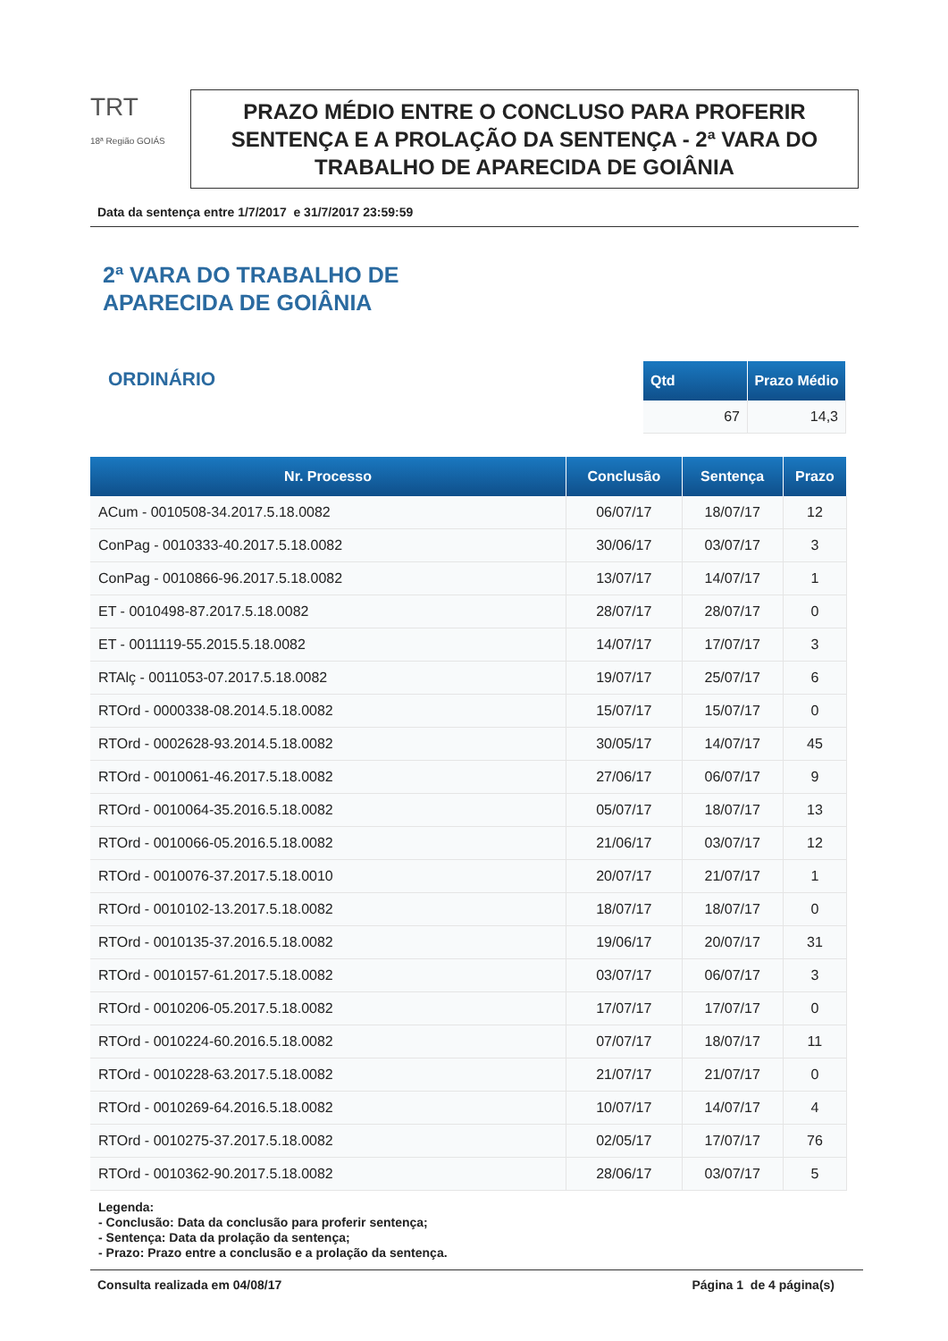TRT
18ª Região GOIÁS
PRAZO MÉDIO ENTRE O CONCLUSO PARA PROFERIR SENTENÇA E A PROLAÇÃO DA SENTENÇA - 2ª VARA DO TRABALHO DE APARECIDA DE GOIÂNIA
Data da sentença entre 1/7/2017 e 31/7/2017 23:59:59
2ª VARA DO TRABALHO DE
APARECIDA DE GOIÂNIA
ORDINÁRIO
| Qtd | Prazo Médio |
| --- | --- |
| 67 | 14,3 |
| Nr. Processo | Conclusão | Sentença | Prazo |
| --- | --- | --- | --- |
| ACum - 0010508-34.2017.5.18.0082 | 06/07/17 | 18/07/17 | 12 |
| ConPag - 0010333-40.2017.5.18.0082 | 30/06/17 | 03/07/17 | 3 |
| ConPag - 0010866-96.2017.5.18.0082 | 13/07/17 | 14/07/17 | 1 |
| ET - 0010498-87.2017.5.18.0082 | 28/07/17 | 28/07/17 | 0 |
| ET - 0011119-55.2015.5.18.0082 | 14/07/17 | 17/07/17 | 3 |
| RTAlç - 0011053-07.2017.5.18.0082 | 19/07/17 | 25/07/17 | 6 |
| RTOrd - 0000338-08.2014.5.18.0082 | 15/07/17 | 15/07/17 | 0 |
| RTOrd - 0002628-93.2014.5.18.0082 | 30/05/17 | 14/07/17 | 45 |
| RTOrd - 0010061-46.2017.5.18.0082 | 27/06/17 | 06/07/17 | 9 |
| RTOrd - 0010064-35.2016.5.18.0082 | 05/07/17 | 18/07/17 | 13 |
| RTOrd - 0010066-05.2016.5.18.0082 | 21/06/17 | 03/07/17 | 12 |
| RTOrd - 0010076-37.2017.5.18.0010 | 20/07/17 | 21/07/17 | 1 |
| RTOrd - 0010102-13.2017.5.18.0082 | 18/07/17 | 18/07/17 | 0 |
| RTOrd - 0010135-37.2016.5.18.0082 | 19/06/17 | 20/07/17 | 31 |
| RTOrd - 0010157-61.2017.5.18.0082 | 03/07/17 | 06/07/17 | 3 |
| RTOrd - 0010206-05.2017.5.18.0082 | 17/07/17 | 17/07/17 | 0 |
| RTOrd - 0010224-60.2016.5.18.0082 | 07/07/17 | 18/07/17 | 11 |
| RTOrd - 0010228-63.2017.5.18.0082 | 21/07/17 | 21/07/17 | 0 |
| RTOrd - 0010269-64.2016.5.18.0082 | 10/07/17 | 14/07/17 | 4 |
| RTOrd - 0010275-37.2017.5.18.0082 | 02/05/17 | 17/07/17 | 76 |
| RTOrd - 0010362-90.2017.5.18.0082 | 28/06/17 | 03/07/17 | 5 |
Legenda:
- Conclusão: Data da conclusão para proferir sentença;
- Sentença: Data da prolação da sentença;
- Prazo: Prazo entre a conclusão e a prolação da sentença.
Consulta realizada em 04/08/17 Página 1 de 4 página(s)